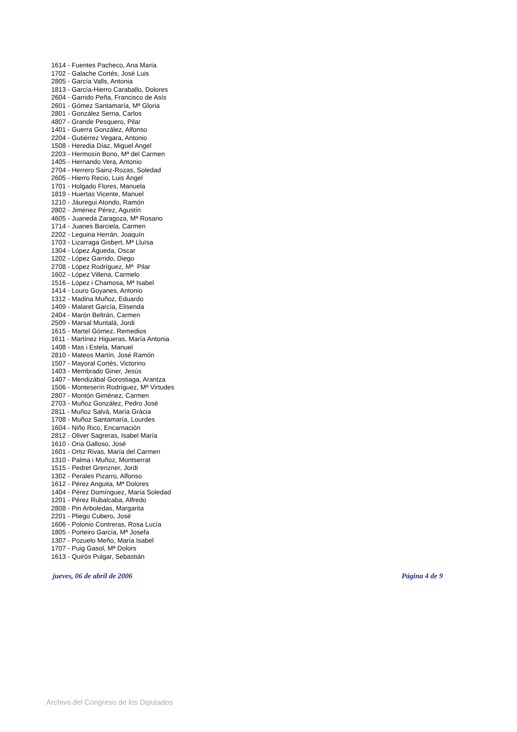1614 - Fuentes Pacheco, Ana María
1702 - Galache Cortés, José Luis
2805 - García Valls, Antonia
1813 - García-Hierro Caraballo, Dolores
2604 - Garrido Peña, Francisco de Asís
2601 - Gómez Santamaría, Mª Gloria
2801 - González Serna, Carlos
4807 - Grande Pesquero, Pilar
1401 - Guerra González, Alfonso
2204 - Gutiérrez Vegara, Antonio
1508 - Heredia Díaz, Miguel Angel
2203 - Hermosín Bono, Mª del Carmen
1405 - Hernando Vera, Antonio
2704 - Herrero Sainz-Rozas, Soledad
2605 - Hierro Recio, Luis Ángel
1701 - Holgado Flores, Manuela
1819 - Huertas Vicente, Manuel
1210 - Jáuregui Atondo, Ramón
2802 - Jiménez Pérez, Agustín
4605 - Juaneda Zaragoza, Mª Rosario
1714 - Juanes Barciela, Carmen
2202 - Leguina Herrán, Joaquín
1703 - Lizarraga Gisbert, Mª Lluïsa
1304 - López Águeda, Oscar
1202 - López Garrido, Diego
2708 - López Rodríguez, Mª Pilar
1602 - López Villena, Carmelo
1516 - López i Chamosa, Mª Isabel
1414 - Louro Goyanes, Antonio
1312 - Madina Muñoz, Eduardo
1409 - Malaret García, Elisenda
2404 - Marón Beltrán, Carmen
2509 - Marsal Muntalá, Jordi
1615 - Martel Gómez, Remedios
1611 - Martínez Higueras, María Antonia
1408 - Mas i Estela, Manuel
2810 - Mateos Martín, José Ramón
1507 - Mayoral Cortés, Victorino
1403 - Membrado Giner, Jesús
1407 - Mendizábal Gorostiaga, Arantza
1506 - Monteserín Rodríguez, Mª Virtudes
2807 - Montón Giménez, Carmen
2703 - Muñoz González, Pedro José
2811 - Muñoz Salvà, María Gràcia
1708 - Muñoz Santamaría, Lourdes
1604 - Niño Rico, Encarnación
2812 - Oliver Sagreras, Isabel María
1610 - Oria Galloso, José
1601 - Ortiz Rivas, María del Carmen
1310 - Palma i Muñoz, Montserrat
1515 - Pedret Grenzner, Jordi
1302 - Perales Pizarro, Alfonso
1612 - Pérez Anguita, Mª Dolores
1404 - Pérez Domínguez, María Soledad
1201 - Pérez Rubalcaba, Alfredo
2808 - Pin Arboledas, Margarita
2201 - Pliego Cubero, José
1606 - Polonio Contreras, Rosa Lucía
1805 - Porteiro García, Mª Josefa
1307 - Pozuelo Meño, María Isabel
1707 - Puig Gasol, Mª Dolors
1613 - Quirós Pulgar, Sebastián
jueves, 06 de abril de 2006 Página 4 de 9
Archivo del Congreso de los Diputados